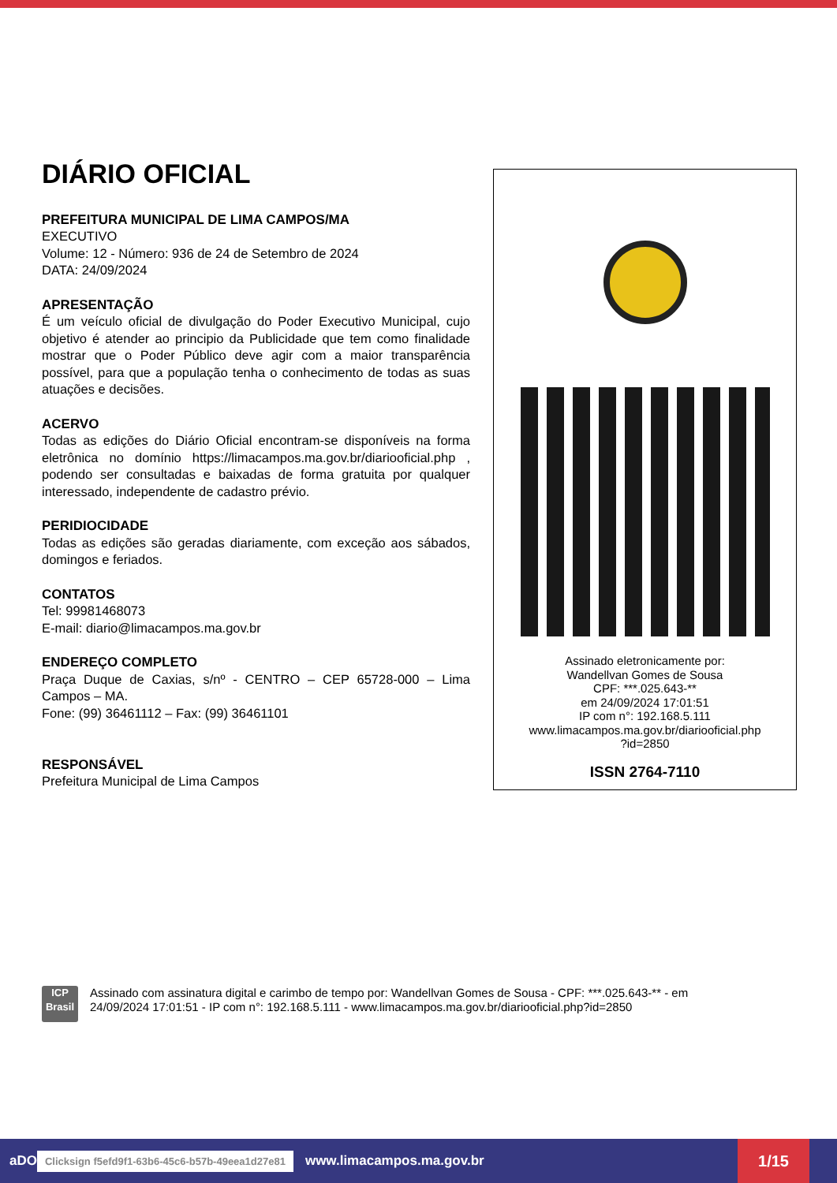DIÁRIO OFICIAL
PREFEITURA MUNICIPAL DE LIMA CAMPOS/MA
EXECUTIVO
Volume: 12 - Número: 936 de 24 de Setembro de 2024
DATA: 24/09/2024
APRESENTAÇÃO
É um veículo oficial de divulgação do Poder Executivo Municipal, cujo objetivo é atender ao principio da Publicidade que tem como finalidade mostrar que o Poder Público deve agir com a maior transparência possível, para que a população tenha o conhecimento de todas as suas atuações e decisões.
ACERVO
Todas as edições do Diário Oficial encontram-se disponíveis na forma eletrônica no domínio https://limacampos.ma.gov.br/diariooficial.php , podendo ser consultadas e baixadas de forma gratuita por qualquer interessado, independente de cadastro prévio.
PERIDIOCIDADE
Todas as edições são geradas diariamente, com exceção aos sábados, domingos e feriados.
CONTATOS
Tel: 99981468073
E-mail: diario@limacampos.ma.gov.br
ENDEREÇO COMPLETO
Praça Duque de Caxias, s/nº - CENTRO – CEP 65728-000 – Lima Campos – MA.
Fone: (99) 36461112 – Fax: (99) 36461101
RESPONSÁVEL
Prefeitura Municipal de Lima Campos
Assinado eletronicamente por:
Wandellvan Gomes de Sousa
CPF: ***.025.643-**
em 24/09/2024 17:01:51
IP com n°: 192.168.5.111
www.limacampos.ma.gov.br/diariooficial.php
?id=2850
ISSN 2764-7110
ICP
Brasil
Assinado com assinatura digital e carimbo de tempo por: Wandellvan Gomes de Sousa - CPF: ***.025.643-** - em
24/09/2024 17:01:51 - IP com n°: 192.168.5.111 - www.limacampos.ma.gov.br/diariooficial.php?id=2850
aDO Clicksign f5efd9f1-63b6-45c6-b57b-49eea1d27e81 www.limacampos.ma.gov.br
1/15